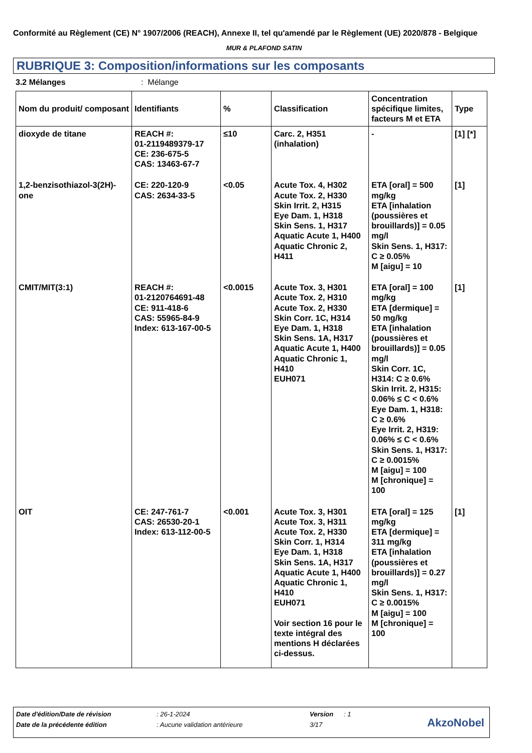Conformité au Règlement (CE) N° 1907/2006 (REACH), Annexe II, tel qu'amendé par le Règlement (UE) 2020/878 - Belgique
MUR & PLAFOND SATIN
RUBRIQUE 3: Composition/informations sur les composants
3.2 Mélanges: Mélange
| Nom du produit/ composant | Identifiants | % | Classification | Concentration spécifique limites, facteurs M et ETA | Type |
| --- | --- | --- | --- | --- | --- |
| dioxyde de titane | REACH #: 01-2119489379-17 CE: 236-675-5 CAS: 13463-67-7 | ≤10 | Carc. 2, H351 (inhalation) | - | [1] [*] |
| 1,2-benzisothiazol-3(2H)-one | CE: 220-120-9 CAS: 2634-33-5 | <0.05 | Acute Tox. 4, H302 Acute Tox. 2, H330 Skin Irrit. 2, H315 Eye Dam. 1, H318 Skin Sens. 1, H317 Aquatic Acute 1, H400 Aquatic Chronic 2, H411 | ETA [oral] = 500 mg/kg ETA [inhalation (poussières et brouillards)] = 0.05 mg/l Skin Sens. 1, H317: C ≥ 0.05% M [aigu] = 10 | [1] |
| CMIT/MIT(3:1) | REACH #: 01-2120764691-48 CE: 911-418-6 CAS: 55965-84-9 Index: 613-167-00-5 | <0.0015 | Acute Tox. 3, H301 Acute Tox. 2, H310 Acute Tox. 2, H330 Skin Corr. 1C, H314 Eye Dam. 1, H318 Skin Sens. 1A, H317 Aquatic Acute 1, H400 Aquatic Chronic 1, H410 EUH071 | ETA [oral] = 100 mg/kg ETA [dermique] = 50 mg/kg ETA [inhalation (poussières et brouillards)] = 0.05 mg/l Skin Corr. 1C, H314: C ≥ 0.6% Skin Irrit. 2, H315: 0.06% ≤ C < 0.6% Eye Dam. 1, H318: C ≥ 0.6% Eye Irrit. 2, H319: 0.06% ≤ C < 0.6% Skin Sens. 1, H317: C ≥ 0.0015% M [aigu] = 100 M [chronique] = 100 | [1] |
| OIT | CE: 247-761-7 CAS: 26530-20-1 Index: 613-112-00-5 | <0.001 | Acute Tox. 3, H301 Acute Tox. 3, H311 Acute Tox. 2, H330 Skin Corr. 1, H314 Eye Dam. 1, H318 Skin Sens. 1A, H317 Aquatic Acute 1, H400 Aquatic Chronic 1, H410 EUH071 Voir section 16 pour le texte intégral des mentions H déclarées ci-dessus. | ETA [oral] = 125 mg/kg ETA [dermique] = 311 mg/kg ETA [inhalation (poussières et brouillards)] = 0.27 mg/l Skin Sens. 1, H317: C ≥ 0.0015% M [aigu] = 100 M [chronique] = 100 | [1] |
Date d'édition/Date de révision: 26-1-2024 Version: 1
Date de la précédente édition: Aucune validation antérieure 3/17
AkzoNobel